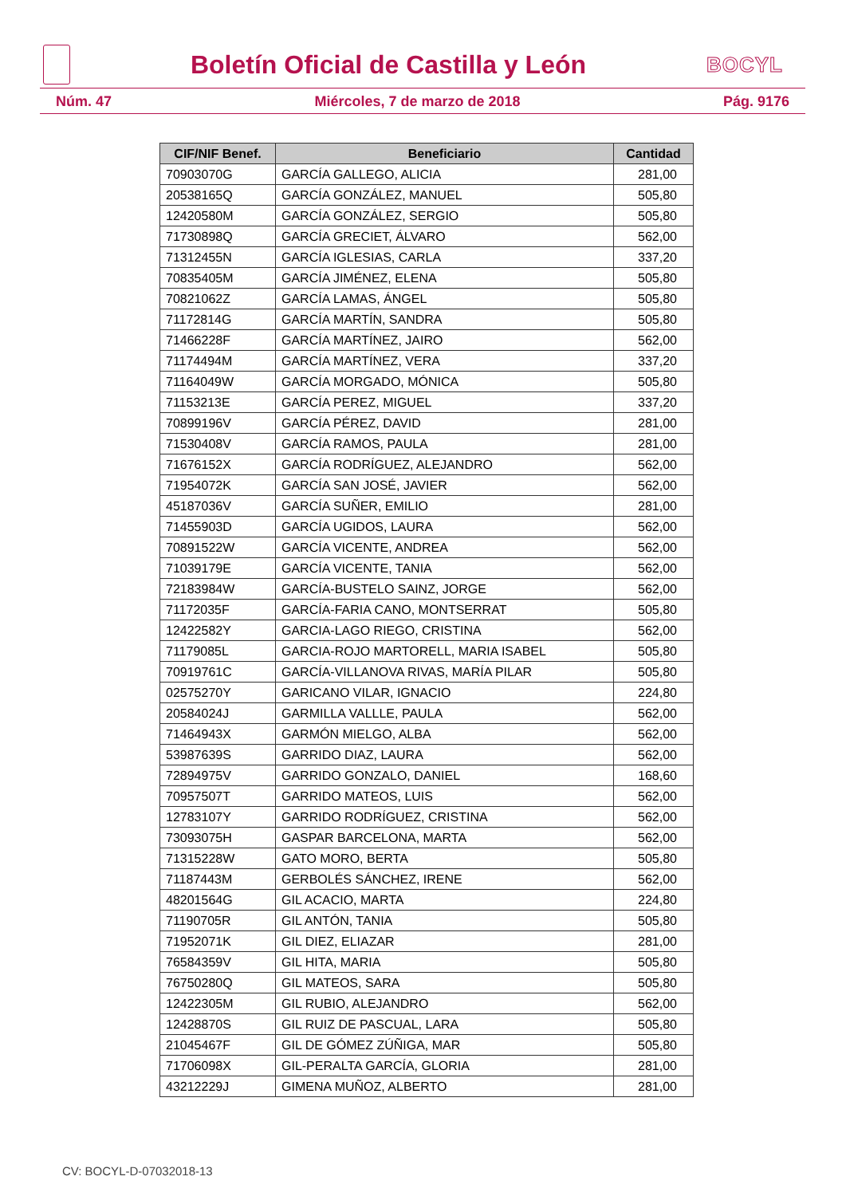Boletín Oficial de Castilla y León
BOCYL
Núm. 47 Miércoles, 7 de marzo de 2018 Pág. 9176
| CIF/NIF Benef. | Beneficiario | Cantidad |
| --- | --- | --- |
| 70903070G | GARCÍA GALLEGO, ALICIA | 281,00 |
| 20538165Q | GARCÍA GONZÁLEZ, MANUEL | 505,80 |
| 12420580M | GARCÍA GONZÁLEZ, SERGIO | 505,80 |
| 71730898Q | GARCÍA GRECIET, ÁLVARO | 562,00 |
| 71312455N | GARCÍA IGLESIAS, CARLA | 337,20 |
| 70835405M | GARCÍA JIMÉNEZ, ELENA | 505,80 |
| 70821062Z | GARCÍA LAMAS, ÁNGEL | 505,80 |
| 71172814G | GARCÍA MARTÍN, SANDRA | 505,80 |
| 71466228F | GARCÍA MARTÍNEZ, JAIRO | 562,00 |
| 71174494M | GARCÍA MARTÍNEZ, VERA | 337,20 |
| 71164049W | GARCÍA MORGADO, MÓNICA | 505,80 |
| 71153213E | GARCÍA PEREZ, MIGUEL | 337,20 |
| 70899196V | GARCÍA PÉREZ, DAVID | 281,00 |
| 71530408V | GARCÍA RAMOS, PAULA | 281,00 |
| 71676152X | GARCÍA RODRÍGUEZ, ALEJANDRO | 562,00 |
| 71954072K | GARCÍA SAN JOSÉ, JAVIER | 562,00 |
| 45187036V | GARCÍA SUÑER, EMILIO | 281,00 |
| 71455903D | GARCÍA UGIDOS, LAURA | 562,00 |
| 70891522W | GARCÍA VICENTE, ANDREA | 562,00 |
| 71039179E | GARCÍA VICENTE, TANIA | 562,00 |
| 72183984W | GARCÍA-BUSTELO SAINZ, JORGE | 562,00 |
| 71172035F | GARCÍA-FARIA CANO, MONTSERRAT | 505,80 |
| 12422582Y | GARCIA-LAGO RIEGO, CRISTINA | 562,00 |
| 71179085L | GARCIA-ROJO MARTORELL, MARIA ISABEL | 505,80 |
| 70919761C | GARCÍA-VILLANOVA RIVAS, MARÍA PILAR | 505,80 |
| 02575270Y | GARICANO VILAR, IGNACIO | 224,80 |
| 20584024J | GARMILLA VALLLE, PAULA | 562,00 |
| 71464943X | GARMÓN MIELGO, ALBA | 562,00 |
| 53987639S | GARRIDO DIAZ, LAURA | 562,00 |
| 72894975V | GARRIDO GONZALO, DANIEL | 168,60 |
| 70957507T | GARRIDO MATEOS, LUIS | 562,00 |
| 12783107Y | GARRIDO RODRÍGUEZ, CRISTINA | 562,00 |
| 73093075H | GASPAR BARCELONA, MARTA | 562,00 |
| 71315228W | GATO MORO, BERTA | 505,80 |
| 71187443M | GERBOLÉS SÁNCHEZ, IRENE | 562,00 |
| 48201564G | GIL ACACIO, MARTA | 224,80 |
| 71190705R | GIL ANTÓN, TANIA | 505,80 |
| 71952071K | GIL DIEZ, ELIAZAR | 281,00 |
| 76584359V | GIL HITA, MARIA | 505,80 |
| 76750280Q | GIL MATEOS, SARA | 505,80 |
| 12422305M | GIL RUBIO, ALEJANDRO | 562,00 |
| 12428870S | GIL RUIZ DE PASCUAL, LARA | 505,80 |
| 21045467F | GIL DE GÓMEZ ZÚÑIGA, MAR | 505,80 |
| 71706098X | GIL-PERALTA GARCÍA, GLORIA | 281,00 |
| 43212229J | GIMENA MUÑOZ, ALBERTO | 281,00 |
CV: BOCYL-D-07032018-13